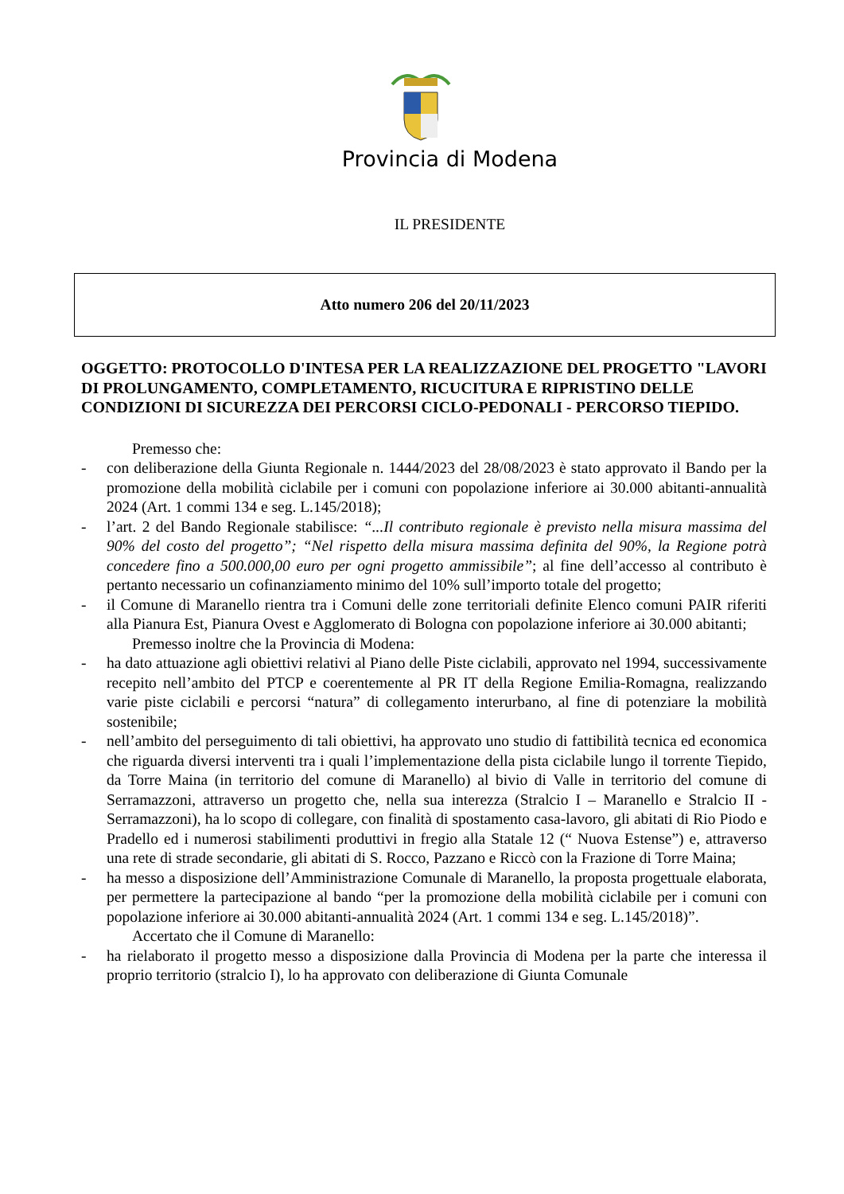Provincia di Modena
IL PRESIDENTE
Atto numero 206 del 20/11/2023
OGGETTO: PROTOCOLLO D'INTESA PER LA REALIZZAZIONE DEL PROGETTO "LAVORI DI PROLUNGAMENTO, COMPLETAMENTO, RICUCITURA E RIPRISTINO DELLE CONDIZIONI DI SICUREZZA DEI PERCORSI CICLO-PEDONALI - PERCORSO TIEPIDO.
Premesso che:
- con deliberazione della Giunta Regionale n. 1444/2023 del 28/08/2023 è stato approvato il Bando per la promozione della mobilità ciclabile per i comuni con popolazione inferiore ai 30.000 abitanti-annualità 2024 (Art. 1 commi 134 e seg. L.145/2018);
- l’art. 2 del Bando Regionale stabilisce: “...Il contributo regionale è previsto nella misura massima del 90% del costo del progetto”; “Nel rispetto della misura massima definita del 90%, la Regione potrà concedere fino a 500.000,00 euro per ogni progetto ammissibile”; al fine dell’accesso al contributo è pertanto necessario un cofinanziamento minimo del 10% sull’importo totale del progetto;
- il Comune di Maranello rientra tra i Comuni delle zone territoriali definite Elenco comuni PAIR riferiti alla Pianura Est, Pianura Ovest e Agglomerato di Bologna con popolazione inferiore ai 30.000 abitanti;
Premesso inoltre che la Provincia di Modena:
- ha dato attuazione agli obiettivi relativi al Piano delle Piste ciclabili, approvato nel 1994, successivamente recepito nell’ambito del PTCP e coerentemente al PR IT della Regione Emilia-Romagna, realizzando varie piste ciclabili e percorsi “natura” di collegamento interurbano, al fine di potenziare la mobilità sostenibile;
- nell’ambito del perseguimento di tali obiettivi, ha approvato uno studio di fattibilità tecnica ed economica che riguarda diversi interventi tra i quali l’implementazione della pista ciclabile lungo il torrente Tiepido, da Torre Maina (in territorio del comune di Maranello) al bivio di Valle in territorio del comune di Serramazzoni, attraverso un progetto che, nella sua interezza (Stralcio I – Maranello e Stralcio II - Serramazzoni), ha lo scopo di collegare, con finalità di spostamento casa-lavoro, gli abitati di Rio Piodo e Pradello ed i numerosi stabilimenti produttivi in fregio alla Statale 12 (“ Nuova Estense”) e, attraverso una rete di strade secondarie, gli abitati di S. Rocco, Pazzano e Riccò con la Frazione di Torre Maina;
- ha messo a disposizione dell’Amministrazione Comunale di Maranello, la proposta progettuale elaborata, per permettere la partecipazione al bando “per la promozione della mobilità ciclabile per i comuni con popolazione inferiore ai 30.000 abitanti-annualità 2024 (Art. 1 commi 134 e seg. L.145/2018)”.
Accertato che il Comune di Maranello:
- ha rielaborato il progetto messo a disposizione dalla Provincia di Modena per la parte che interessa il proprio territorio (stralcio I), lo ha approvato con deliberazione di Giunta Comunale